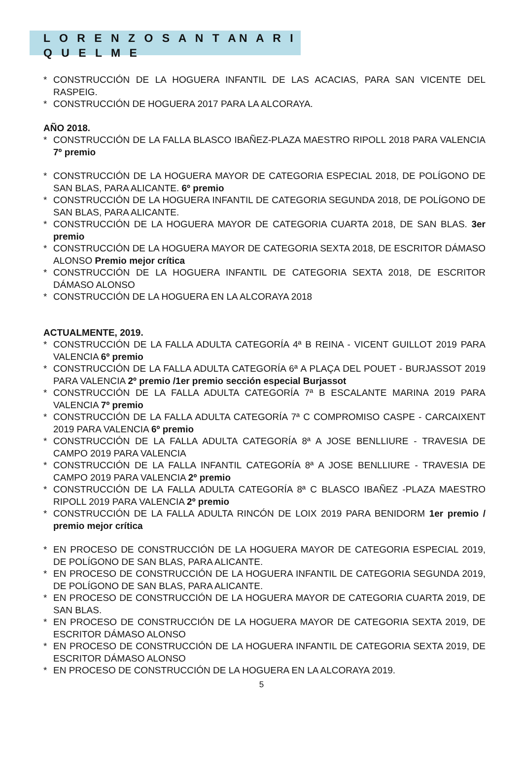L O R E N Z O S A N T AN A R I Q U E L M E
* CONSTRUCCIÓN DE LA HOGUERA INFANTIL DE LAS ACACIAS, PARA SAN VICENTE DEL RASPEIG.
* CONSTRUCCIÓN DE HOGUERA 2017 PARA LA ALCORAYA.
AÑO 2018.
* CONSTRUCCIÓN DE LA FALLA BLASCO IBAÑEZ-PLAZA MAESTRO RIPOLL 2018 PARA VALENCIA 7º premio
* CONSTRUCCIÓN DE LA HOGUERA MAYOR DE CATEGORIA ESPECIAL 2018, DE POLÍGONO DE SAN BLAS, PARA ALICANTE. 6º premio
* CONSTRUCCIÓN DE LA HOGUERA INFANTIL DE CATEGORIA SEGUNDA 2018, DE POLÍGONO DE SAN BLAS, PARA ALICANTE.
* CONSTRUCCIÓN DE LA HOGUERA MAYOR DE CATEGORIA CUARTA 2018, DE SAN BLAS. 3er premio
* CONSTRUCCIÓN DE LA HOGUERA MAYOR DE CATEGORIA SEXTA 2018, DE ESCRITOR DÁMASO ALONSO Premio mejor crítica
* CONSTRUCCIÓN DE LA HOGUERA INFANTIL DE CATEGORIA SEXTA 2018, DE ESCRITOR DÁMASO ALONSO
* CONSTRUCCIÓN DE LA HOGUERA EN LA ALCORAYA 2018
ACTUALMENTE, 2019.
* CONSTRUCCIÓN DE LA FALLA ADULTA CATEGORÍA 4ª B REINA - VICENT GUILLOT 2019 PARA VALENCIA 6º premio
* CONSTRUCCIÓN DE LA FALLA ADULTA CATEGORÍA 6ª A PLAÇA DEL POUET - BURJASSOT 2019 PARA VALENCIA 2º premio /1er premio sección especial Burjassot
* CONSTRUCCIÓN DE LA FALLA ADULTA CATEGORÍA 7ª B ESCALANTE MARINA 2019 PARA VALENCIA 7º premio
* CONSTRUCCIÓN DE LA FALLA ADULTA CATEGORÍA 7ª C COMPROMISO CASPE - CARCAIXENT 2019 PARA VALENCIA 6º premio
* CONSTRUCCIÓN DE LA FALLA ADULTA CATEGORÍA 8ª A JOSE BENLLIURE - TRAVESIA DE CAMPO 2019 PARA VALENCIA
* CONSTRUCCIÓN DE LA FALLA INFANTIL CATEGORÍA 8ª A JOSE BENLLIURE - TRAVESIA DE CAMPO 2019 PARA VALENCIA 2º premio
* CONSTRUCCIÓN DE LA FALLA ADULTA CATEGORÍA 8ª C BLASCO IBAÑEZ -PLAZA MAESTRO RIPOLL 2019 PARA VALENCIA 2º premio
* CONSTRUCCIÓN DE LA FALLA ADULTA RINCÓN DE LOIX 2019 PARA BENIDORM 1er premio / premio mejor crítica
* EN PROCESO DE CONSTRUCCIÓN DE LA HOGUERA MAYOR DE CATEGORIA ESPECIAL 2019, DE POLÍGONO DE SAN BLAS, PARA ALICANTE.
* EN PROCESO DE CONSTRUCCIÓN DE LA HOGUERA INFANTIL DE CATEGORIA SEGUNDA 2019, DE POLÍGONO DE SAN BLAS, PARA ALICANTE.
* EN PROCESO DE CONSTRUCCIÓN DE LA HOGUERA MAYOR DE CATEGORIA CUARTA 2019, DE SAN BLAS.
* EN PROCESO DE CONSTRUCCIÓN DE LA HOGUERA MAYOR DE CATEGORIA SEXTA 2019, DE ESCRITOR DÁMASO ALONSO
* EN PROCESO DE CONSTRUCCIÓN DE LA HOGUERA INFANTIL DE CATEGORIA SEXTA 2019, DE ESCRITOR DÁMASO ALONSO
* EN PROCESO DE CONSTRUCCIÓN DE LA HOGUERA EN LA ALCORAYA 2019.
5